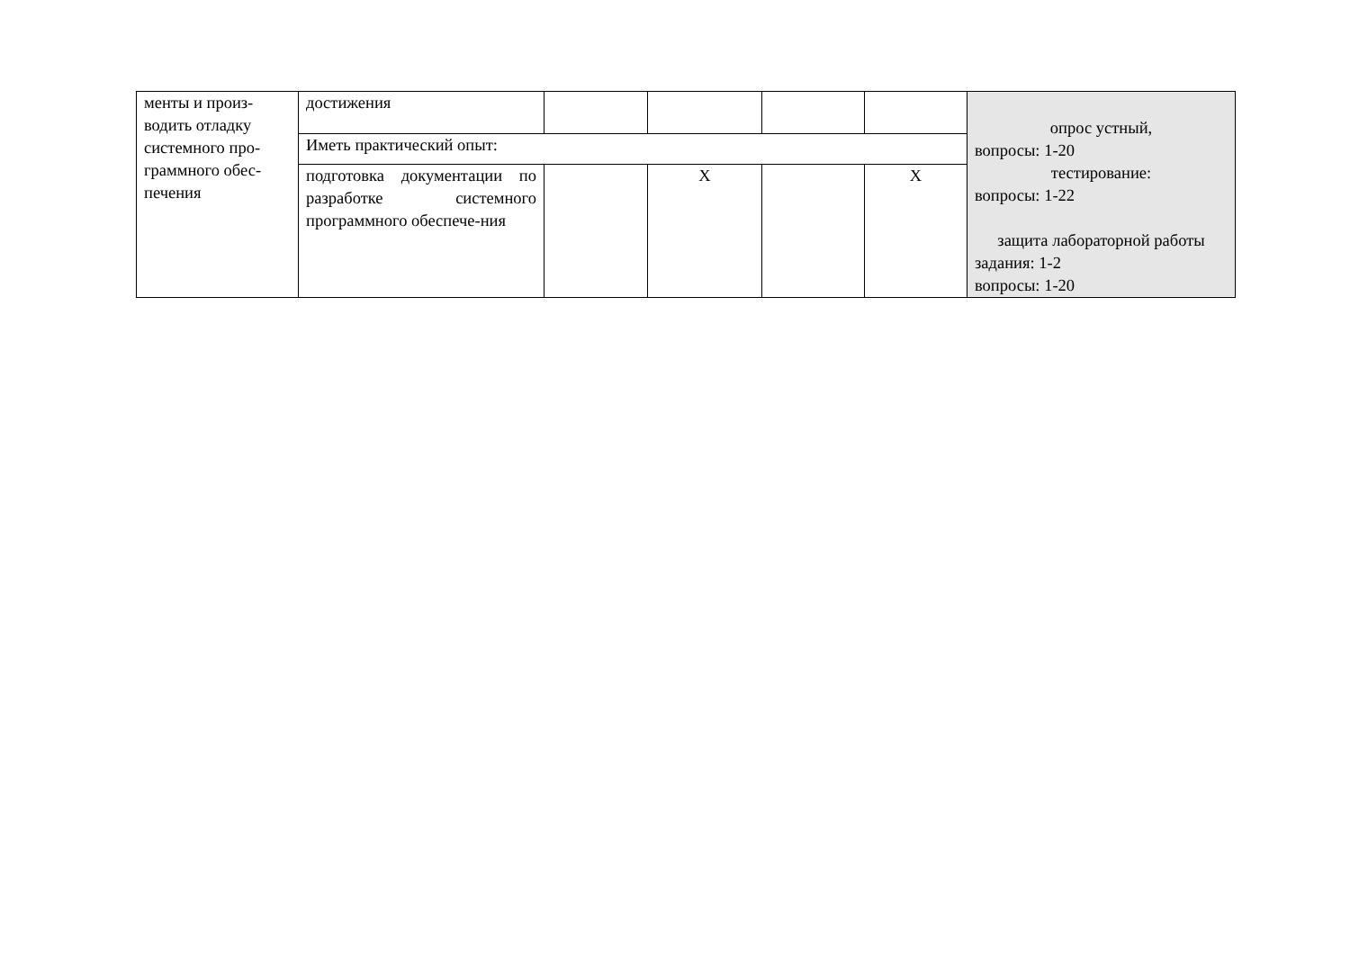| менты и произ- водить отладку системного про- граммного обес- печения | достижения | | | | | опрос устный, вопросы: 1-20 тестирование: вопросы: 1-22 защита лабораторной работы задания: 1-2 вопросы: 1-20 |
| | Иметь практический опыт: | | | | | |
| | подготовка документации по разработке системного программного обеспече-ния | | Х | | Х | |